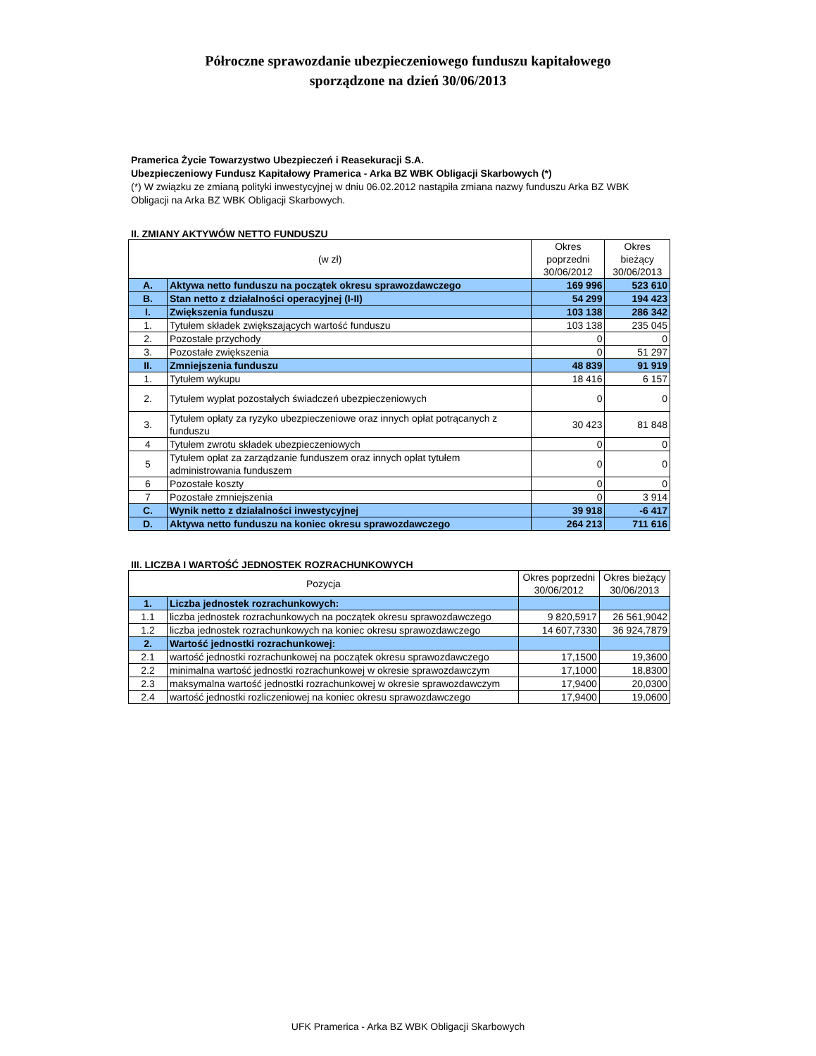Półroczne sprawozdanie ubezpieczeniowego funduszu kapitałowego
sporządzone na dzień 30/06/2013
Pramerica Życie Towarzystwo Ubezpieczeń i Reasekuracji S.A.
Ubezpieczeniowy Fundusz Kapitałowy Pramerica - Arka BZ WBK Obligacji Skarbowych (*)
(*) W związku ze zmianą polityki inwestycyjnej w dniu 06.02.2012 nastąpiła zmiana nazwy funduszu Arka BZ WBK Obligacji na Arka BZ WBK Obligacji Skarbowych.
II. ZMIANY AKTYWÓW NETTO FUNDUSZU
| (w zł) | | Okres poprzedni 30/06/2012 | Okres bieżący 30/06/2013 |
| --- | --- | --- | --- |
| A. | Aktywa netto funduszu na początek okresu sprawozdawczego | 169 996 | 523 610 |
| B. | Stan netto z działalności operacyjnej (I-II) | 54 299 | 194 423 |
| I. | Zwiększenia funduszu | 103 138 | 286 342 |
| 1. | Tytułem składek zwiększających wartość funduszu | 103 138 | 235 045 |
| 2. | Pozostałe przychody | 0 | 0 |
| 3. | Pozostałe zwiększenia | 0 | 51 297 |
| II. | Zmniejszenia funduszu | 48 839 | 91 919 |
| 1. | Tytułem wykupu | 18 416 | 6 157 |
| 2. | Tytułem wypłat pozostałych świadczeń ubezpieczeniowych | 0 | 0 |
| 3. | Tytułem opłaty za ryzyko ubezpieczeniowe oraz innych opłat potrącanych z funduszu | 30 423 | 81 848 |
| 4 | Tytułem zwrotu składek ubezpieczeniowych | 0 | 0 |
| 5 | Tytułem opłat za zarządzanie funduszem oraz innych opłat tytułem administrowania funduszem | 0 | 0 |
| 6 | Pozostałe koszty | 0 | 0 |
| 7 | Pozostałe zmniejszenia | 0 | 3 914 |
| C. | Wynik netto z działalności inwestycyjnej | 39 918 | -6 417 |
| D. | Aktywa netto funduszu na koniec okresu sprawozdawczego | 264 213 | 711 616 |
III. LICZBA I WARTOŚĆ JEDNOSTEK ROZRACHUNKOWYCH
| Pozycja | | Okres poprzedni 30/06/2012 | Okres bieżący 30/06/2013 |
| --- | --- | --- | --- |
| 1. | Liczba jednostek rozrachunkowych: | | |
| 1.1 | liczba jednostek rozrachunkowych na początek okresu sprawozdawczego | 9 820,5917 | 26 561,9042 |
| 1.2 | liczba jednostek rozrachunkowych na koniec okresu sprawozdawczego | 14 607,7330 | 36 924,7879 |
| 2. | Wartość jednostki rozrachunkowej: | | |
| 2.1 | wartość jednostki rozrachunkowej na początek okresu sprawozdawczego | 17,1500 | 19,3600 |
| 2.2 | minimalna wartość jednostki rozrachunkowej w okresie sprawozdawczym | 17,1000 | 18,8300 |
| 2.3 | maksymalna wartość jednostki rozrachunkowej w okresie sprawozdawczym | 17,9400 | 20,0300 |
| 2.4 | wartość jednostki rozliczeniowej na koniec okresu sprawozdawczego | 17,9400 | 19,0600 |
UFK Pramerica - Arka BZ WBK Obligacji Skarbowych